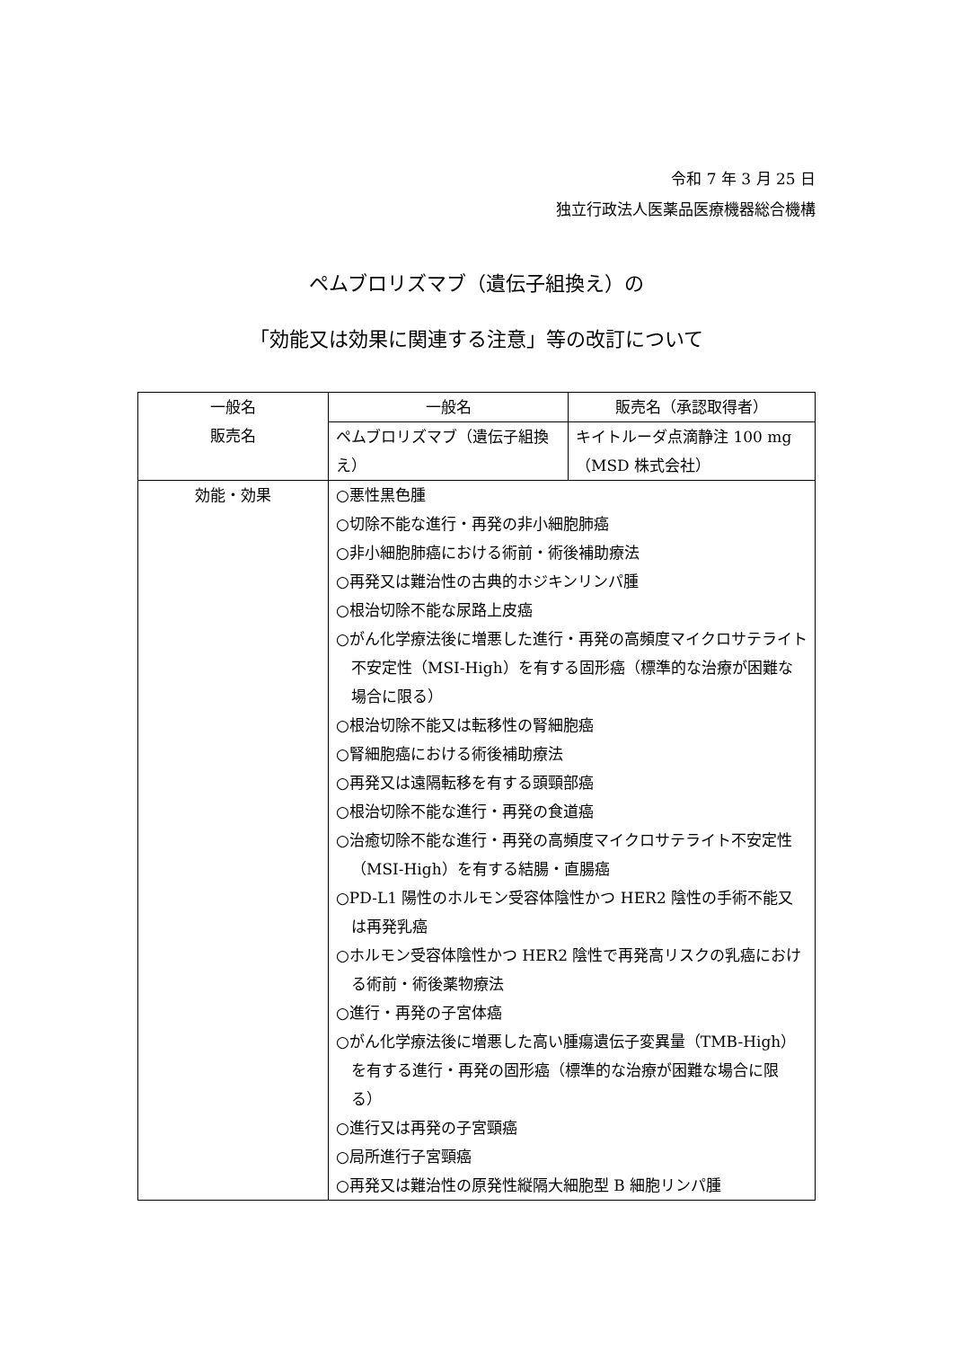令和 7 年 3 月 25 日
独立行政法人医薬品医療機器総合機構
ペムブロリズマブ（遺伝子組換え）の
「効能又は効果に関連する注意」等の改訂について
| 一般名 販売名 | 一般名 | 販売名（承認取得者） |
| | ペムブロリズマブ（遺伝子組換え） | キイトルーダ点滴静注 100 mg（MSD 株式会社） |
| 効能・効果 | ○悪性黒色腫 ○切除不能な進行・再発の非小細胞肺癌 ○非小細胞肺癌における術前・術後補助療法 ○再発又は難治性の古典的ホジキンリンパ腫 ○根治切除不能な尿路上皮癌 ○がん化学療法後に増悪した進行・再発の高頻度マイクロサテライト不安定性（MSI-High）を有する固形癌（標準的な治療が困難な場合に限る） ○根治切除不能又は転移性の腎細胞癌 ○腎細胞癌における術後補助療法 ○再発又は遠隔転移を有する頭頸部癌 ○根治切除不能な進行・再発の食道癌 ○治癒切除不能な進行・再発の高頻度マイクロサテライト不安定性（MSI-High）を有する結腸・直腸癌 ○PD-L1 陽性のホルモン受容体陰性かつ HER2 陰性の手術不能又は再発乳癌 ○ホルモン受容体陰性かつ HER2 陰性で再発高リスクの乳癌における術前・術後薬物療法 ○進行・再発の子宮体癌 ○がん化学療法後に増悪した高い腫瘍遺伝子変異量（TMB-High）を有する進行・再発の固形癌（標準的な治療が困難な場合に限る） ○進行又は再発の子宮頸癌 ○局所進行子宮頸癌 ○再発又は難治性の原発性縦隔大細胞型 B 細胞リンパ腫 | |